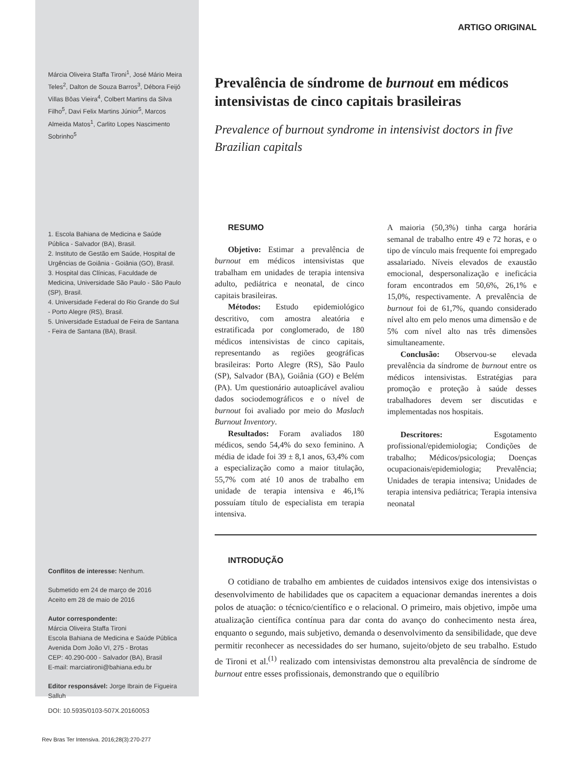Márcia Oliveira Staffa Tironi<sup>1</sup>, José Mário Meira Teles<sup>2</sup>, Dalton de Souza Barros<sup>3</sup>, Débora Feijó Villas Bôas Vieira<sup>4</sup>, Colbert Martins da Silva Filho<sup>5</sup>, Davi Felix Martins Júnior<sup>5</sup>, Marcos Almeida Matos<sup>1</sup>, Carlito Lopes Nascimento Sobrinho<sup>5</sup>
1. Escola Bahiana de Medicina e Saúde Pública - Salvador (BA), Brasil.
2. Instituto de Gestão em Saúde, Hospital de Urgências de Goiânia - Goiânia (GO), Brasil.
3. Hospital das Clínicas, Faculdade de Medicina, Universidade São Paulo - São Paulo (SP), Brasil.
4. Universidade Federal do Rio Grande do Sul - Porto Alegre (RS), Brasil.
5. Universidade Estadual de Feira de Santana - Feira de Santana (BA), Brasil.
Conflitos de interesse: Nenhum.
Submetido em 24 de março de 2016
Aceito em 28 de maio de 2016
Autor correspondente:
Márcia Oliveira Staffa Tironi
Escola Bahiana de Medicina e Saúde Pública
Avenida Dom João VI, 275 - Brotas
CEP: 40.290-000 - Salvador (BA), Brasil
E-mail: marciatironi@bahiana.edu.br
Editor responsável: Jorge Ibrain de Figueira Salluh
DOI: 10.5935/0103-507X.20160053
ARTIGO ORIGINAL
Prevalência de síndrome de burnout em médicos intensivistas de cinco capitais brasileiras
Prevalence of burnout syndrome in intensivist doctors in five Brazilian capitals
RESUMO
Objetivo: Estimar a prevalência de burnout em médicos intensivistas que trabalham em unidades de terapia intensiva adulto, pediátrica e neonatal, de cinco capitais brasileiras.
Métodos: Estudo epidemiológico descritivo, com amostra aleatória e estratificada por conglomerado, de 180 médicos intensivistas de cinco capitais, representando as regiões geográficas brasileiras: Porto Alegre (RS), São Paulo (SP), Salvador (BA), Goiânia (GO) e Belém (PA). Um questionário autoaplicável avaliou dados sociodemográficos e o nível de burnout foi avaliado por meio do Maslach Burnout Inventory.
Resultados: Foram avaliados 180 médicos, sendo 54,4% do sexo feminino. A média de idade foi 39 ± 8,1 anos, 63,4% com a especialização como a maior titulação, 55,7% com até 10 anos de trabalho em unidade de terapia intensiva e 46,1% possuíam título de especialista em terapia intensiva.
A maioria (50,3%) tinha carga horária semanal de trabalho entre 49 e 72 horas, e o tipo de vínculo mais frequente foi empregado assalariado. Níveis elevados de exaustão emocional, despersonalização e ineficácia foram encontrados em 50,6%, 26,1% e 15,0%, respectivamente. A prevalência de burnout foi de 61,7%, quando considerado nível alto em pelo menos uma dimensão e de 5% com nível alto nas três dimensões simultaneamente.
Conclusão: Observou-se elevada prevalência da síndrome de burnout entre os médicos intensivistas. Estratégias para promoção e proteção à saúde desses trabalhadores devem ser discutidas e implementadas nos hospitais.
Descritores: Esgotamento profissional/epidemiologia; Condições de trabalho; Médicos/psicologia; Doenças ocupacionais/epidemiologia; Prevalência; Unidades de terapia intensiva; Unidades de terapia intensiva pediátrica; Terapia intensiva neonatal
INTRODUÇÃO
O cotidiano de trabalho em ambientes de cuidados intensivos exige dos intensivistas o desenvolvimento de habilidades que os capacitem a equacionar demandas inerentes a dois polos de atuação: o técnico/científico e o relacional. O primeiro, mais objetivo, impõe uma atualização científica contínua para dar conta do avanço do conhecimento nesta área, enquanto o segundo, mais subjetivo, demanda o desenvolvimento da sensibilidade, que deve permitir reconhecer as necessidades do ser humano, sujeito/objeto de seu trabalho. Estudo de Tironi et al.<sup>(1)</sup> realizado com intensivistas demonstrou alta prevalência de síndrome de burnout entre esses profissionais, demonstrando que o equilíbrio
Rev Bras Ter Intensiva. 2016;28(3):270-277